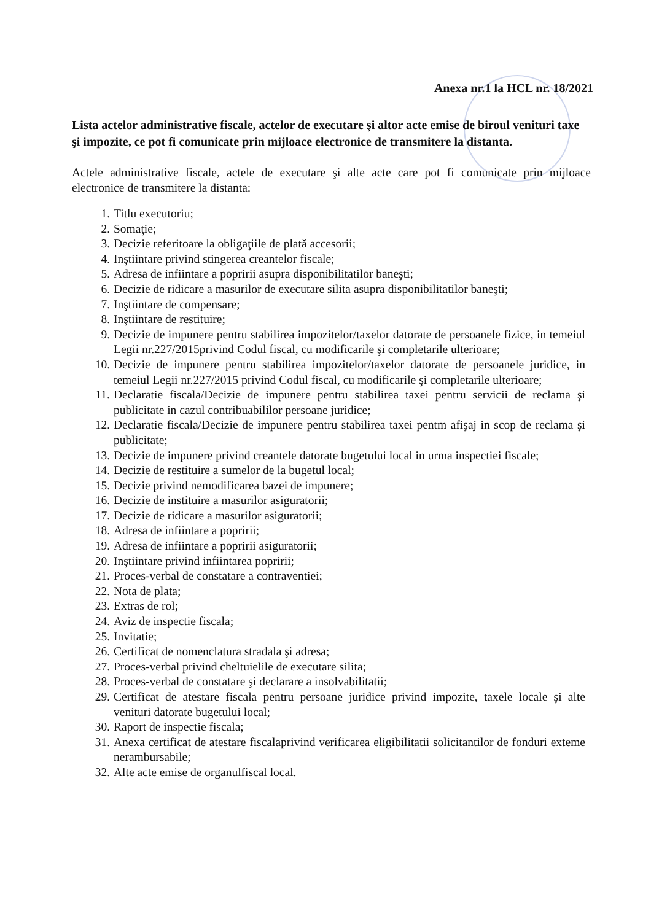Anexa nr.1 la HCL nr. 18/2021
Lista actelor administrative fiscale, actelor de executare şi altor acte emise de biroul venituri taxe şi impozite, ce pot fi comunicate prin mijloace electronice de transmitere la distanta.
Actele administrative fiscale, actele de executare şi alte acte care pot fi comunicate prin mijloace electronice de transmitere la distanta:
1. Titlu executoriu;
2. Somaţie;
3. Decizie referitoare la obligaţiile de plată accesorii;
4. Inştiintare privind stingerea creantelor fiscale;
5. Adresa de infiintare a popririi asupra disponibilitatilor baneşti;
6. Decizie de ridicare a masurilor de executare silita asupra disponibilitatilor baneşti;
7. Inştiintare de compensare;
8. Inştiintare de restituire;
9. Decizie de impunere pentru stabilirea impozitelor/taxelor datorate de persoanele fizice, in temeiul Legii nr.227/2015privind Codul fiscal, cu modificarile şi completarile ulterioare;
10. Decizie de impunere pentru stabilirea impozitelor/taxelor datorate de persoanele juridice, in temeiul Legii nr.227/2015 privind Codul fiscal, cu modificarile şi completarile ulterioare;
11. Declaratie fiscala/Decizie de impunere pentru stabilirea taxei pentru servicii de reclama şi publicitate in cazul contribuabililor persoane juridice;
12. Declaratie fiscala/Decizie de impunere pentru stabilirea taxei pentm afişaj in scop de reclama şi publicitate;
13. Decizie de impunere privind creantele datorate bugetului local in urma inspectiei fiscale;
14. Decizie de restituire a sumelor de la bugetul local;
15. Decizie privind nemodificarea bazei de impunere;
16. Decizie de instituire a masurilor asiguratorii;
17. Decizie de ridicare a masurilor asiguratorii;
18. Adresa de infiintare a popririi;
19. Adresa de infiintare a popririi asiguratorii;
20. Inştiintare privind infiintarea popririi;
21. Proces-verbal de constatare a contraventiei;
22. Nota de plata;
23. Extras de rol;
24. Aviz de inspectie fiscala;
25. Invitatie;
26. Certificat de nomenclatura stradala şi adresa;
27. Proces-verbal privind cheltuielile de executare silita;
28. Proces-verbal de constatare şi declarare a insolvabilitatii;
29. Certificat de atestare fiscala pentru persoane juridice privind impozite, taxele locale şi alte venituri datorate bugetului local;
30. Raport de inspectie fiscala;
31. Anexa certificat de atestare fiscalaprivind verificarea eligibilitatii solicitantilor de fonduri exteme nerambursabile;
32. Alte acte emise de organulfiscal local.